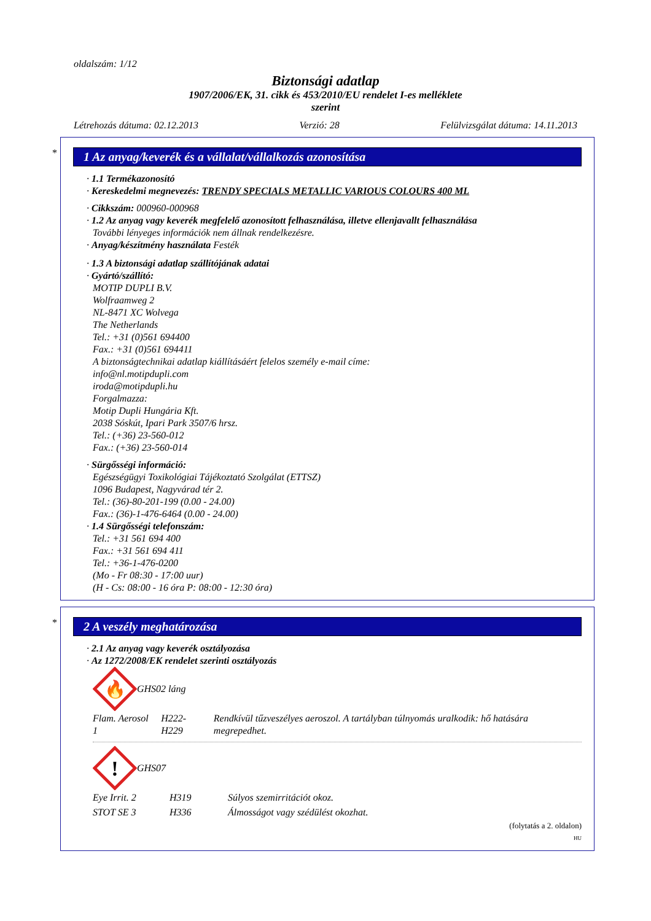oldalszám: 1/12
Biztonsági adatlap
1907/2006/EK, 31. cikk és 453/2010/EU rendelet I-es melléklete
szerint
Létrehozás dátuma: 02.12.2013 Verzió: 28 Felülvizsgálat dátuma: 14.11.2013
*
1 Az anyag/keverék és a vállalat/vállalkozás azonosítása
· 1.1 Termékazonosító
· Kereskedelmi megnevezés: TRENDY SPECIALS METALLIC VARIOUS COLOURS 400 ML
· Cikkszám: 000960-000968
· 1.2 Az anyag vagy keverék megfelelő azonosított felhasználása, illetve ellenjavallt felhasználása
További lényeges információk nem állnak rendelkezésre.
· Anyag/készítmény használata Festék
· 1.3 A biztonsági adatlap szállítójának adatai
· Gyártó/szállító:
MOTIP DUPLI B.V.
Wolfraamweg 2
NL-8471 XC Wolvega
The Netherlands
Tel.: +31 (0)561 694400
Fax.: +31 (0)561 694411
A biztonságtechnikai adatlap kiállításáért felelos személy e-mail címe:
info@nl.motipdupli.com
iroda@motipdupli.hu
Forgalmazza:
Motip Dupli Hungária Kft.
2038 Sóskút, Ipari Park 3507/6 hrsz.
Tel.: (+36) 23-560-012
Fax.: (+36) 23-560-014
· Sürgősségi információ:
Egészségügyi Toxikológiai Tájékoztató Szolgálat (ETTSZ)
1096 Budapest, Nagyvárad tér 2.
Tel.: (36)-80-201-199 (0.00 - 24.00)
Fax.: (36)-1-476-6464 (0.00 - 24.00)
· 1.4 Sürgősségi telefonszám:
Tel.: +31 561 694 400
Fax.: +31 561 694 411
Tel.: +36-1-476-0200
(Mo - Fr 08:30 - 17:00 uur)
(H - Cs: 08:00 - 16 óra P: 08:00 - 12:30 óra)
*
2 A veszély meghatározása
· 2.1 Az anyag vagy keverék osztályozása
· Az 1272/2008/EK rendelet szerinti osztályozás
🔥
GHS02 láng
| Flam. Aerosol 1 | H222-H229 | Rendkívül tűzveszélyes aeroszol. A tartályban túlnyomás uralkodik: hő hatására megrepedhet. |
!
GHS07
| Eye Irrit. 2 | H319 | Súlyos szemirritációt okoz. |
| STOT SE 3 | H336 | Álmosságot vagy szédülést okozhat. |
(folytatás a 2. oldalon)
HU